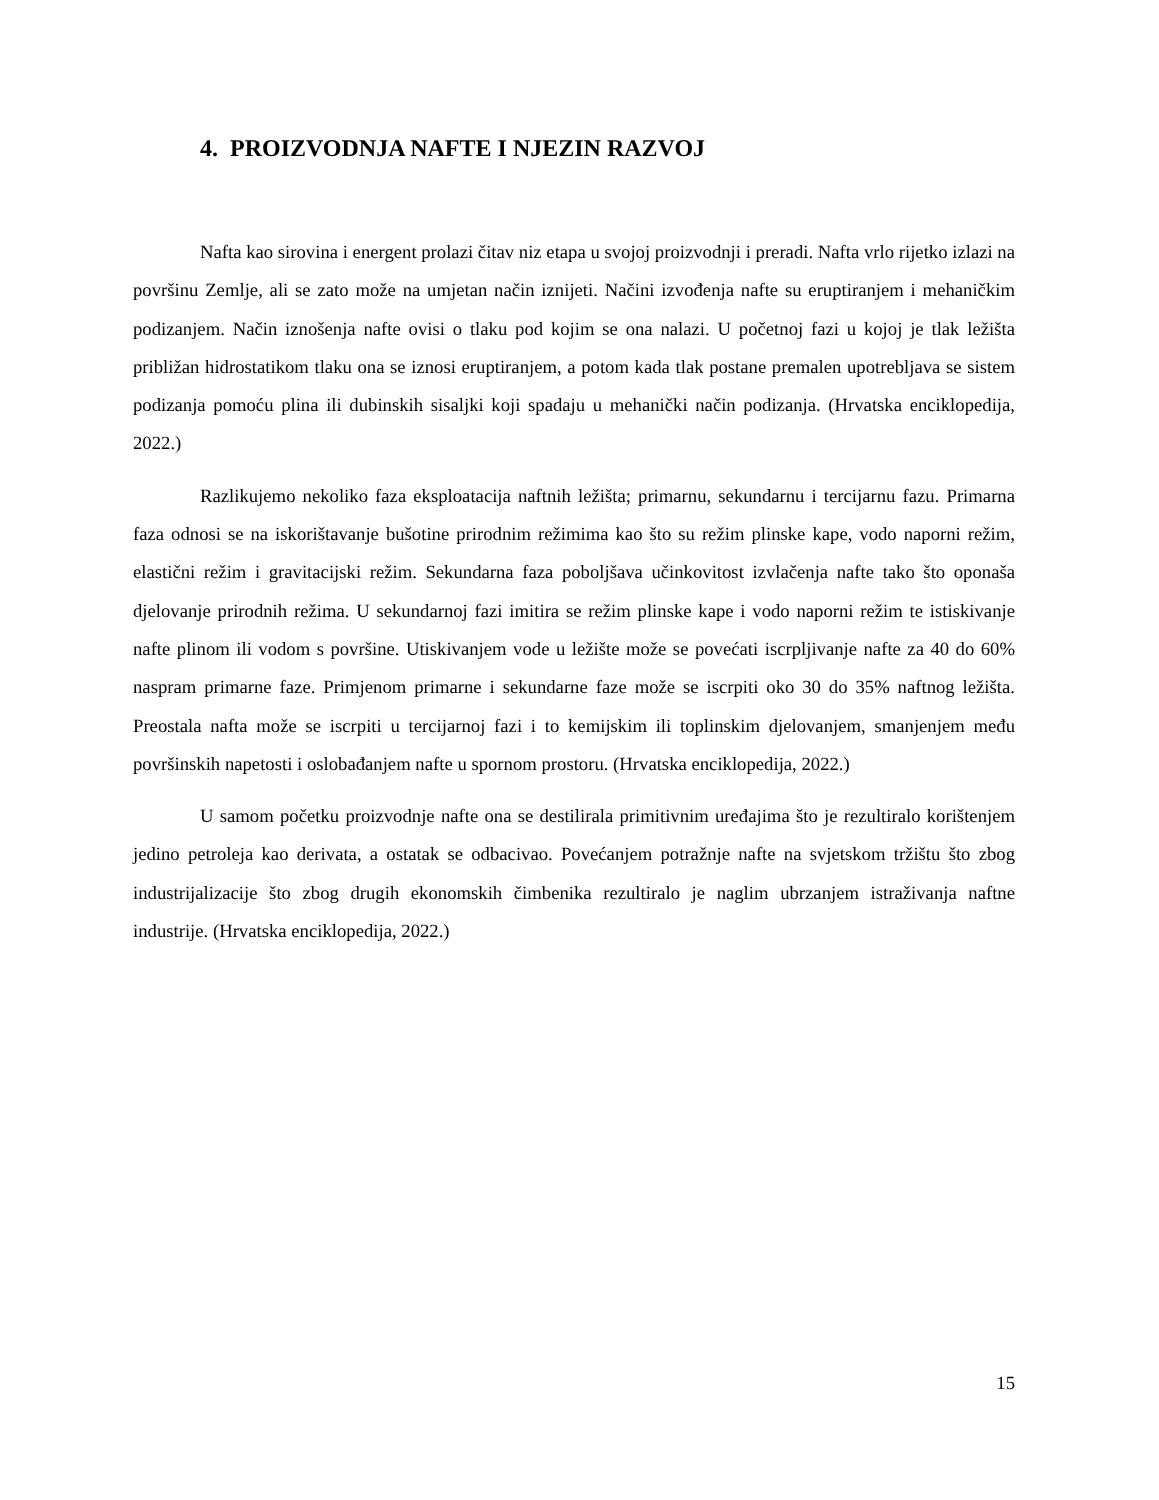4. PROIZVODNJA NAFTE I NJEZIN RAZVOJ
Nafta kao sirovina i energent prolazi čitav niz etapa u svojoj proizvodnji i preradi. Nafta vrlo rijetko izlazi na površinu Zemlje, ali se zato može na umjetan način iznijeti. Načini izvođenja nafte su eruptiranjem i mehaničkim podizanjem. Način iznošenja nafte ovisi o tlaku pod kojim se ona nalazi. U početnoj fazi u kojoj je tlak ležišta približan hidrostatikom tlaku ona se iznosi eruptiranjem, a potom kada tlak postane premalen upotrebljava se sistem podizanja pomoću plina ili dubinskih sisaljki koji spadaju u mehanički način podizanja. (Hrvatska enciklopedija, 2022.)
Razlikujemo nekoliko faza eksploatacija naftnih ležišta; primarnu, sekundarnu i tercijarnu fazu. Primarna faza odnosi se na iskorištavanje bušotine prirodnim režimima kao što su režim plinske kape, vodo naporni režim, elastični režim i gravitacijski režim. Sekundarna faza poboljšava učinkovitost izvlačenja nafte tako što oponaša djelovanje prirodnih režima. U sekundarnoj fazi imitira se režim plinske kape i vodo naporni režim te istiskivanje nafte plinom ili vodom s površine. Utiskivanjem vode u ležište može se povećati iscrpljivanje nafte za 40 do 60% naspram primarne faze. Primjenom primarne i sekundarne faze može se iscrpiti oko 30 do 35% naftnog ležišta. Preostala nafta može se iscrpiti u tercijarnoj fazi i to kemijskim ili toplinskim djelovanjem, smanjenjem među površinskih napetosti i oslobađanjem nafte u spornom prostoru. (Hrvatska enciklopedija, 2022.)
U samom početku proizvodnje nafte ona se destilirala primitivnim uređajima što je rezultiralo korištenjem jedino petroleja kao derivata, a ostatak se odbacivao. Povećanjem potražnje nafte na svjetskom tržištu što zbog industrijalizacije što zbog drugih ekonomskih čimbenika rezultiralo je naglim ubrzanjem istraživanja naftne industrije. (Hrvatska enciklopedija, 2022.)
15